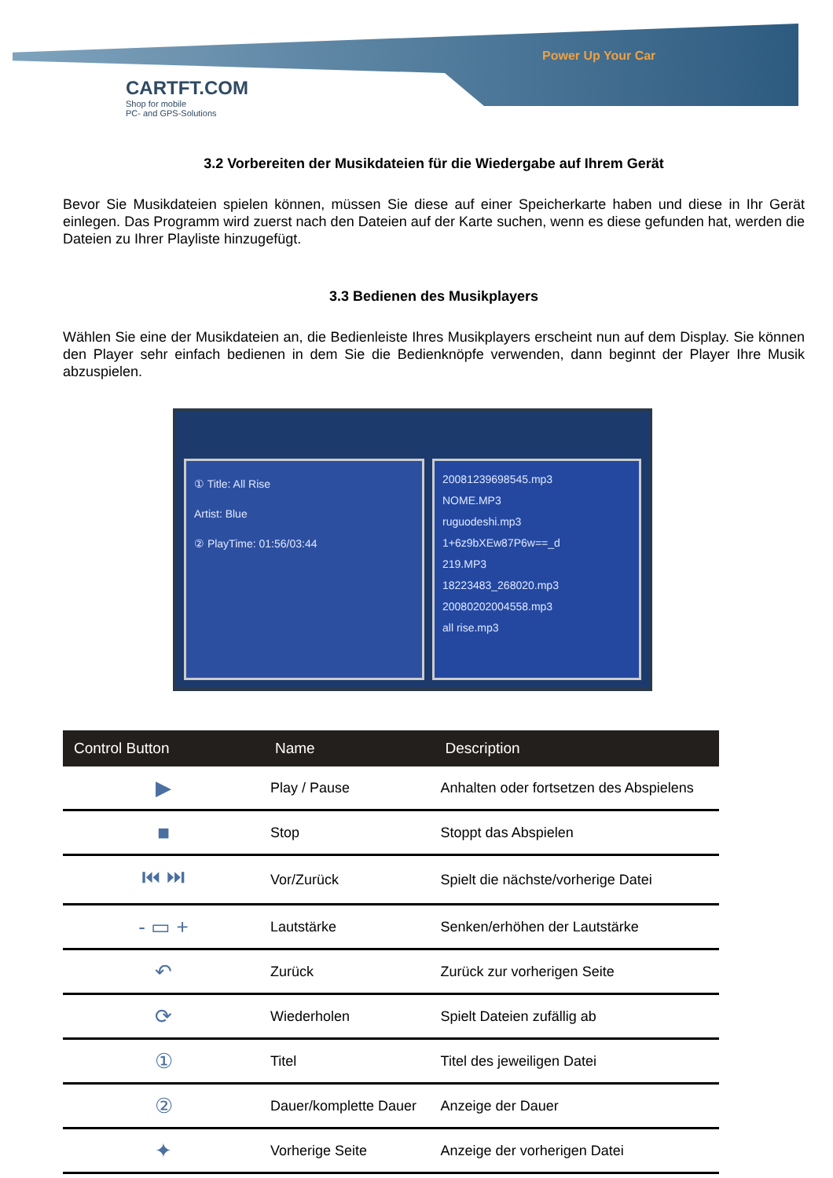Power Up Your Car
CARTFT.COM
Shop for mobile
PC- and GPS-Solutions
3.2 Vorbereiten der Musikdateien für die Wiedergabe auf Ihrem Gerät
Bevor Sie Musikdateien spielen können, müssen Sie diese auf einer Speicherkarte haben und diese in Ihr Gerät einlegen. Das Programm wird zuerst nach den Dateien auf der Karte suchen, wenn es diese gefunden hat, werden die Dateien zu Ihrer Playliste hinzugefügt.
3.3 Bedienen des Musikplayers
Wählen Sie eine der Musikdateien an, die Bedienleiste Ihres Musikplayers erscheint nun auf dem Display. Sie können den Player sehr einfach bedienen in dem Sie die Bedienknöpfe verwenden, dann beginnt der Player Ihre Musik abzuspielen.
① Title: All Rise
Artist: Blue
② PlayTime: 01:56/03:44
20081239698545.mp3
NOME.MP3
ruguodeshi.mp3
1+6z9bXEw87P6w==_d
219.MP3
18223483_268020.mp3
20080202004558.mp3
all rise.mp3
| Control Button | Name | Description |
| --- | --- | --- |
| ▶ | Play / Pause | Anhalten oder fortsetzen des Abspielens |
| ■ | Stop | Stoppt das Abspielen |
| ⏮ ⏭ | Vor/Zurück | Spielt die nächste/vorherige Datei |
| - ▭ + | Lautstärke | Senken/erhöhen der Lautstärke |
| ↶ | Zurück | Zurück zur vorherigen Seite |
| ⟳ | Wiederholen | Spielt Dateien zufällig ab |
| ① | Titel | Titel des jeweiligen Datei |
| ② | Dauer/komplette Dauer | Anzeige der Dauer |
| ✦ | Vorherige Seite | Anzeige der vorherigen Datei |